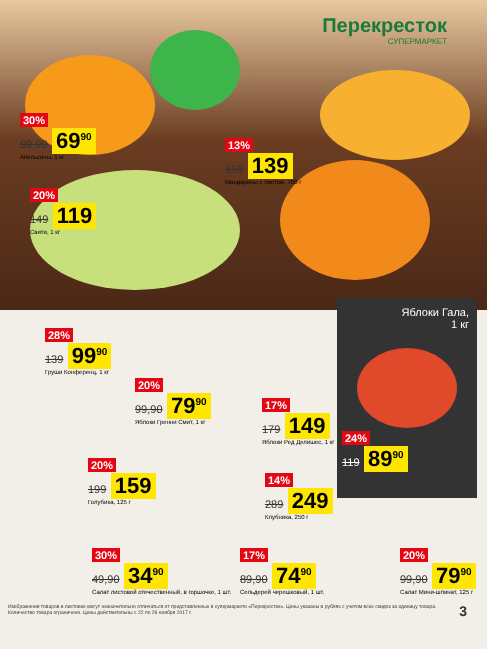Перекресток
СУПЕРМАРКЕТ
30%
99,90 69<sup>90</sup>
Апельсины, 1 кг
13%
159 139
Мандарины с листом, 700 г
20%
149 119
Свити, 1 кг
Яблоки Гала,
1 кг
24%
119 89<sup>90</sup>
28%
139 99<sup>90</sup>
Груши Конференц, 1 кг
20%
99,90 79<sup>90</sup>
Яблоки Гренни Смит, 1 кг
17%
179 149
Яблоки Ред Делишес, 1 кг
20%
199 159
Голубика, 125 г
14%
289 249
Клубника, 250 г
30%
49,90 34<sup>90</sup>
Салат листовой отечественный, в горшочке, 1 шт.
17%
89,90 74<sup>90</sup>
Сельдерей черешковый, 1 шт.
20%
99,90 79<sup>90</sup>
Салат Мини-шпинат, 125 г
Изображения товаров в листовке могут незначительно отличаться от представленных в супермаркете «Перекресток». Цены указаны в рублях с учетом всех скидок за единицу товара. Количество товара ограничено. Цены действительны с 22 по 28 ноября 2017 г. 3